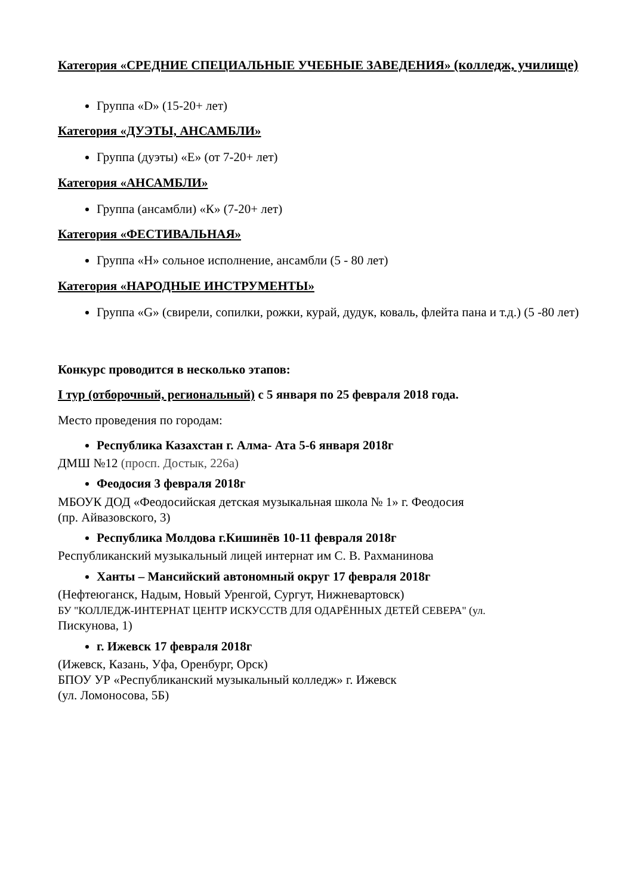Категория «СРЕДНИЕ СПЕЦИАЛЬНЫЕ УЧЕБНЫЕ ЗАВЕДЕНИЯ» (колледж, училище)
Группа «D» (15-20+ лет)
Категория «ДУЭТЫ, АНСАМБЛИ»
Группа (дуэты) «Е» (от 7-20+ лет)
Категория «АНСАМБЛИ»
Группа (ансамбли) «К» (7-20+ лет)
Категория «ФЕСТИВАЛЬНАЯ»
Группа «Н» сольное исполнение, ансамбли (5 - 80 лет)
Категория «НАРОДНЫЕ ИНСТРУМЕНТЫ»
Группа «G» (свирели, сопилки, рожки, курай, дудук, коваль, флейта пана и т.д.) (5 -80 лет)
Конкурс проводится в несколько этапов:
I тур (отборочный, региональный) с 5 января по 25 февраля 2018 года.
Место проведения по городам:
Республика Казахстан г. Алма- Ата 5-6 января 2018г
ДМШ №12 (просп. Достык, 226а)
Феодосия 3 февраля 2018г
МБОУК ДОД «Феодосийская детская музыкальная школа № 1» г. Феодосия
(пр. Айвазовского, 3)
Республика Молдова г.Кишинёв 10-11 февраля 2018г
Республиканский музыкальный лицей интернат им С. В. Рахманинова
Ханты – Мансийский автономный округ 17 февраля 2018г
(Нефтеюганск, Надым, Новый Уренгой, Сургут, Нижневартовск)
БУ "КОЛЛЕДЖ-ИНТЕРНАТ ЦЕНТР ИСКУССТВ ДЛЯ ОДАРЁННЫХ ДЕТЕЙ СЕВЕРА" (ул.
Пискунова, 1)
г. Ижевск 17 февраля 2018г
(Ижевск, Казань, Уфа, Оренбург, Орск)
БПОУ УР «Республиканский музыкальный колледж» г. Ижевск
(ул. Ломоносова, 5Б)